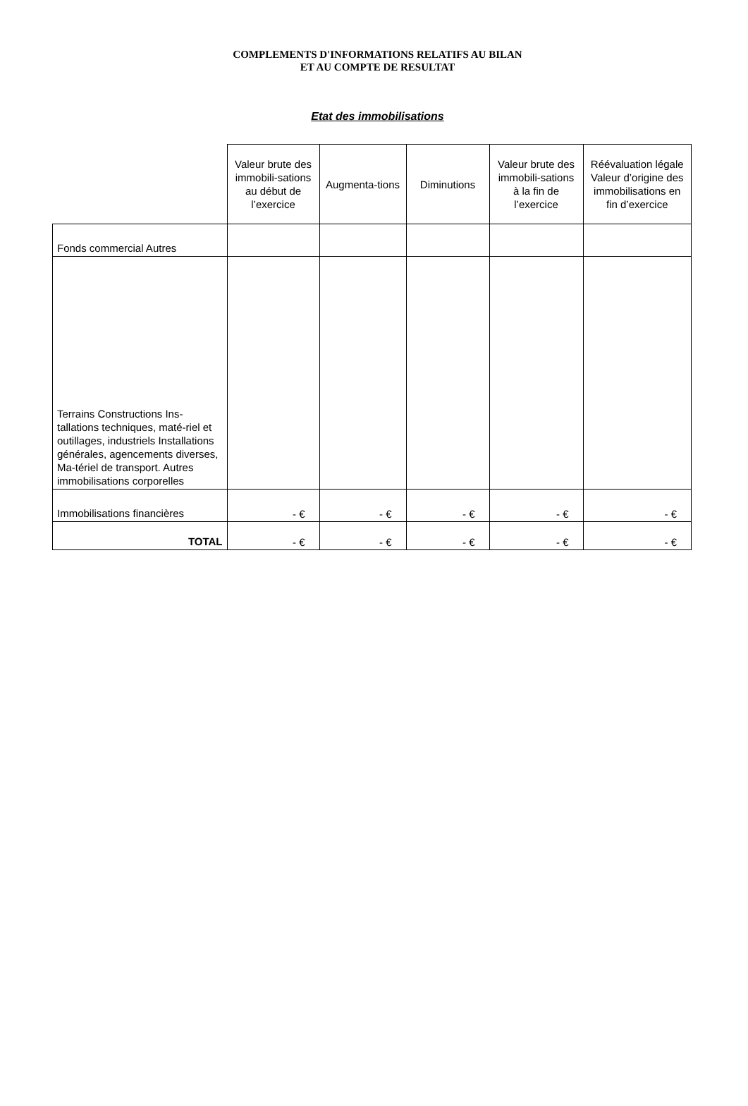COMPLEMENTS D'INFORMATIONS RELATIFS AU BILAN
ET AU COMPTE DE RESULTAT
Etat des immobilisations
| | Valeur brute des immobili-sations au début de l’exercice | Augmenta-tions | Diminutions | Valeur brute des immobili-sations à la fin de l’exercice | Réévaluation légale Valeur d’origine des immobilisations en fin d’exercice |
| --- | --- | --- | --- | --- | --- |
| Fonds commercial Autres | | | | | |
| Terrains Constructions Ins-tallations techniques, maté-riel et outillages, industriels Installations générales, agencements diverses, Ma-tériel de transport. Autres immobilisations corporelles | | | | | |
| Immobilisations financières | - € | - € | - € | - € | - € |
| TOTAL | - € | - € | - € | - € | - € |